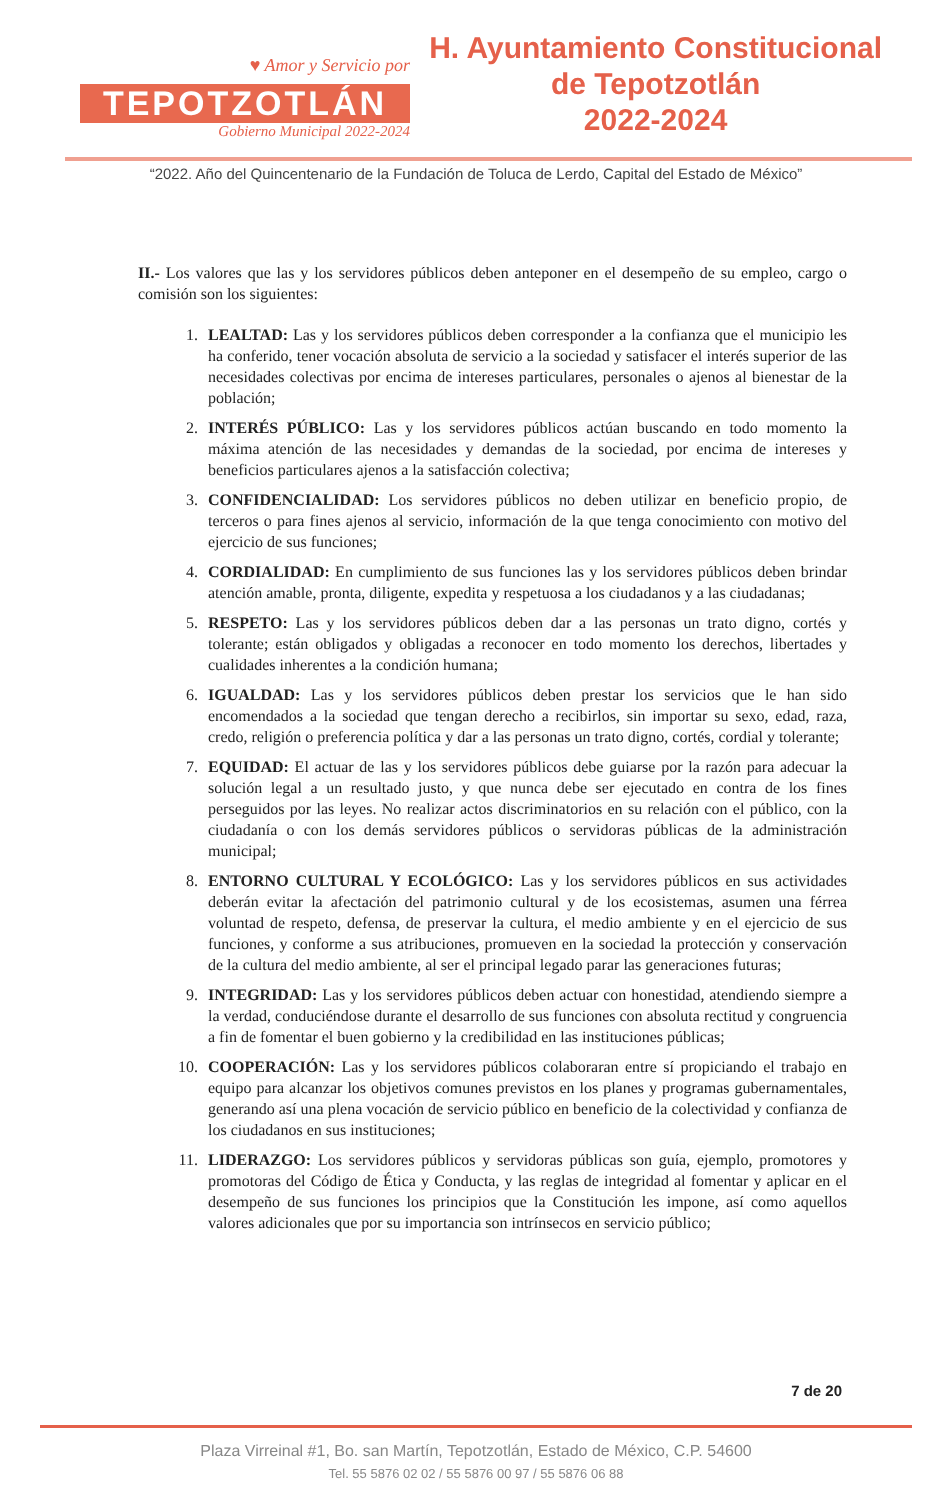♥ Amor y Servicio por
TEPOTZOTLÁN
Gobierno Municipal 2022-2024
H. Ayuntamiento Constitucional
de Tepotzotlán
2022-2024
“2022. Año del Quincentenario de la Fundación de Toluca de Lerdo, Capital del Estado de México”
II.- Los valores que las y los servidores públicos deben anteponer en el desempeño de su empleo, cargo o comisión son los siguientes:
1. LEALTAD: Las y los servidores públicos deben corresponder a la confianza que el municipio les ha conferido, tener vocación absoluta de servicio a la sociedad y satisfacer el interés superior de las necesidades colectivas por encima de intereses particulares, personales o ajenos al bienestar de la población;
2. INTERÉS PÚBLICO: Las y los servidores públicos actúan buscando en todo momento la máxima atención de las necesidades y demandas de la sociedad, por encima de intereses y beneficios particulares ajenos a la satisfacción colectiva;
3. CONFIDENCIALIDAD: Los servidores públicos no deben utilizar en beneficio propio, de terceros o para fines ajenos al servicio, información de la que tenga conocimiento con motivo del ejercicio de sus funciones;
4. CORDIALIDAD: En cumplimiento de sus funciones las y los servidores públicos deben brindar atención amable, pronta, diligente, expedita y respetuosa a los ciudadanos y a las ciudadanas;
5. RESPETO: Las y los servidores públicos deben dar a las personas un trato digno, cortés y tolerante; están obligados y obligadas a reconocer en todo momento los derechos, libertades y cualidades inherentes a la condición humana;
6. IGUALDAD: Las y los servidores públicos deben prestar los servicios que le han sido encomendados a la sociedad que tengan derecho a recibirlos, sin importar su sexo, edad, raza, credo, religión o preferencia política y dar a las personas un trato digno, cortés, cordial y tolerante;
7. EQUIDAD: El actuar de las y los servidores públicos debe guiarse por la razón para adecuar la solución legal a un resultado justo, y que nunca debe ser ejecutado en contra de los fines perseguidos por las leyes. No realizar actos discriminatorios en su relación con el público, con la ciudadanía o con los demás servidores públicos o servidoras públicas de la administración municipal;
8. ENTORNO CULTURAL Y ECOLÓGICO: Las y los servidores públicos en sus actividades deberán evitar la afectación del patrimonio cultural y de los ecosistemas, asumen una férrea voluntad de respeto, defensa, de preservar la cultura, el medio ambiente y en el ejercicio de sus funciones, y conforme a sus atribuciones, promueven en la sociedad la protección y conservación de la cultura del medio ambiente, al ser el principal legado parar las generaciones futuras;
9. INTEGRIDAD: Las y los servidores públicos deben actuar con honestidad, atendiendo siempre a la verdad, conduciéndose durante el desarrollo de sus funciones con absoluta rectitud y congruencia a fin de fomentar el buen gobierno y la credibilidad en las instituciones públicas;
10. COOPERACIÓN: Las y los servidores públicos colaboraran entre sí propiciando el trabajo en equipo para alcanzar los objetivos comunes previstos en los planes y programas gubernamentales, generando así una plena vocación de servicio público en beneficio de la colectividad y confianza de los ciudadanos en sus instituciones;
11. LIDERAZGO: Los servidores públicos y servidoras públicas son guía, ejemplo, promotores y promotoras del Código de Ética y Conducta, y las reglas de integridad al fomentar y aplicar en el desempeño de sus funciones los principios que la Constitución les impone, así como aquellos valores adicionales que por su importancia son intrínsecos en servicio público;
7 de 20
Plaza Virreinal #1, Bo. san Martín, Tepotzotlán, Estado de México, C.P. 54600
Tel. 55 5876 02 02 / 55 5876 00 97 / 55 5876 06 88